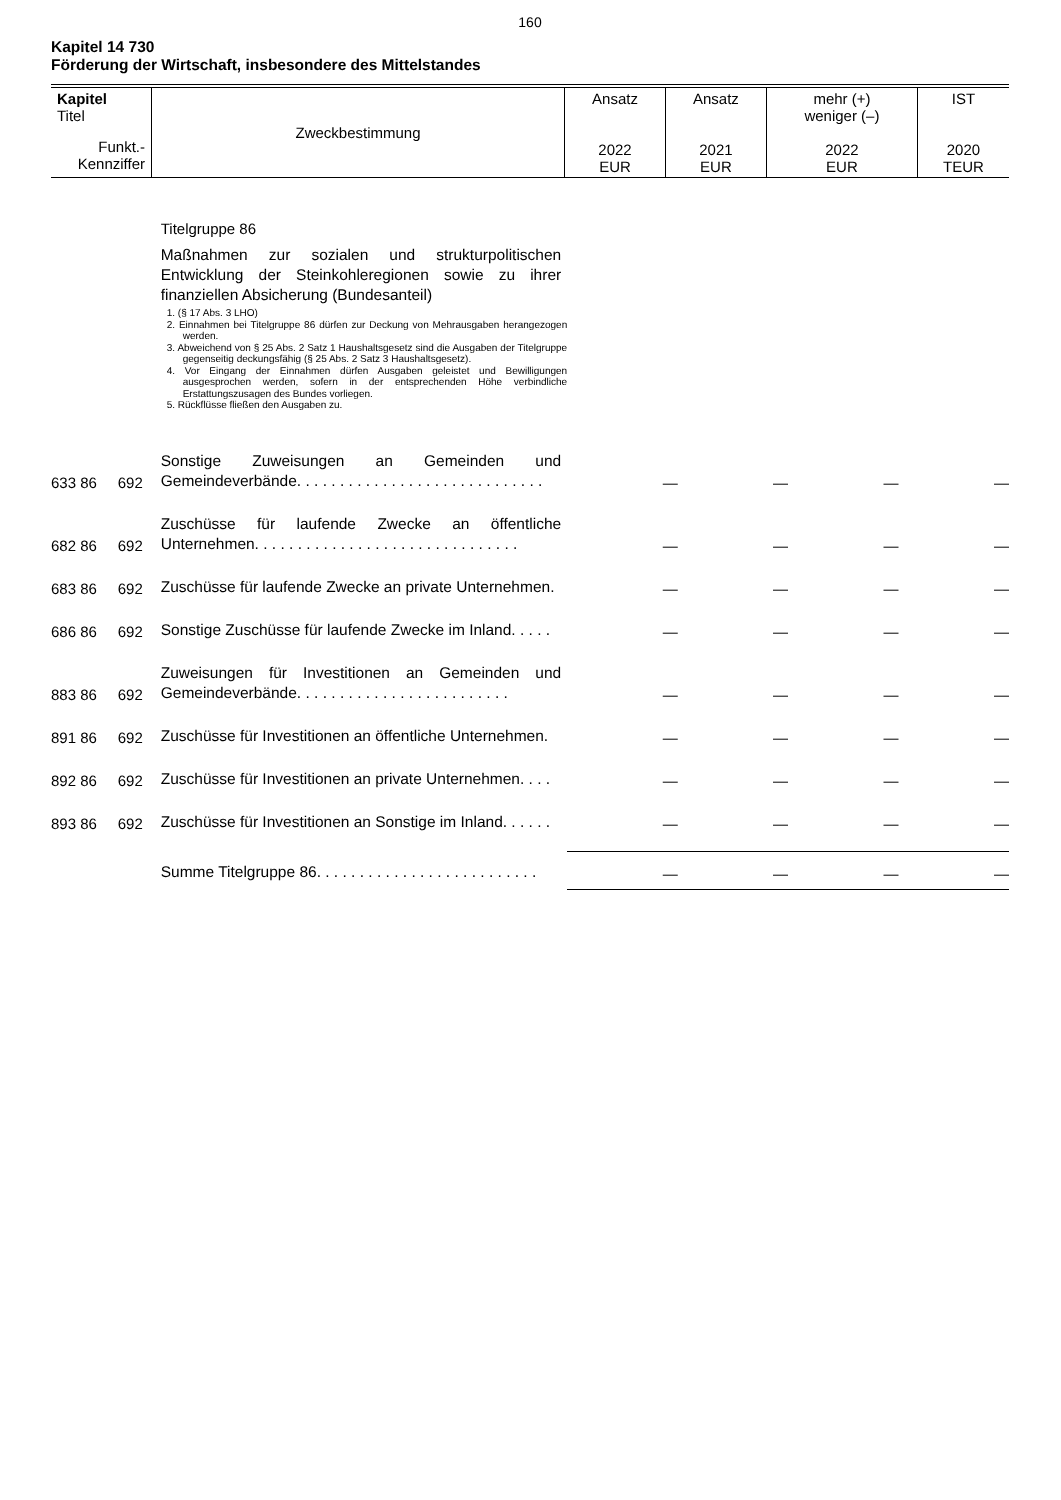160
Kapitel 14 730
Förderung der Wirtschaft, insbesondere des Mittelstandes
| Kapitel Titel Funkt.- Kennziffer | Zweckbestimmung | Ansatz 2022 EUR | Ansatz 2021 EUR | mehr (+) weniger (–) 2022 EUR | IST 2020 TEUR |
| | | Titelgruppe 86 Maßnahmen zur sozialen und strukturpolitischen Entwicklung der Steinkohleregionen sowie zu ihrer finanziellen Absicherung (Bundesanteil) 1. (§ 17 Abs. 3 LHO) 2. Einnahmen bei Titelgruppe 86 dürfen zur Deckung von Mehrausgaben herangezogen werden. 3. Abweichend von § 25 Abs. 2 Satz 1 Haushaltsgesetz sind die Ausgaben der Titelgruppe gegenseitig deckungsfähig (§ 25 Abs. 2 Satz 3 Haushaltsgesetz). 4. Vor Eingang der Einnahmen dürfen Ausgaben geleistet und Bewilligungen ausgesprochen werden, sofern in der entsprechenden Höhe verbindliche Erstattungszusagen des Bundes vorliegen. 5. Rückflüsse fließen den Ausgaben zu. | | | | |
| 633 86 | 692 | Sonstige Zuweisungen an Gemeinden und Gemeindeverbände. . . . . . . . . . . . . . . . . . . . . . . . . . . . . | — | — | — | — |
| 682 86 | 692 | Zuschüsse für laufende Zwecke an öffentliche Unternehmen. . . . . . . . . . . . . . . . . . . . . . . . . . . . . . . | — | — | — | — |
| 683 86 | 692 | Zuschüsse für laufende Zwecke an private Unternehmen. | — | — | — | — |
| 686 86 | 692 | Sonstige Zuschüsse für laufende Zwecke im Inland. . . . . | — | — | — | — |
| 883 86 | 692 | Zuweisungen für Investitionen an Gemeinden und Gemeindeverbände. . . . . . . . . . . . . . . . . . . . . . . . . | — | — | — | — |
| 891 86 | 692 | Zuschüsse für Investitionen an öffentliche Unternehmen. | — | — | — | — |
| 892 86 | 692 | Zuschüsse für Investitionen an private Unternehmen. . . . | — | — | — | — |
| 893 86 | 692 | Zuschüsse für Investitionen an Sonstige im Inland. . . . . . | — | — | — | — |
| | | Summe Titelgruppe 86. . . . . . . . . . . . . . . . . . . . . . . . . . | — | — | — | — |